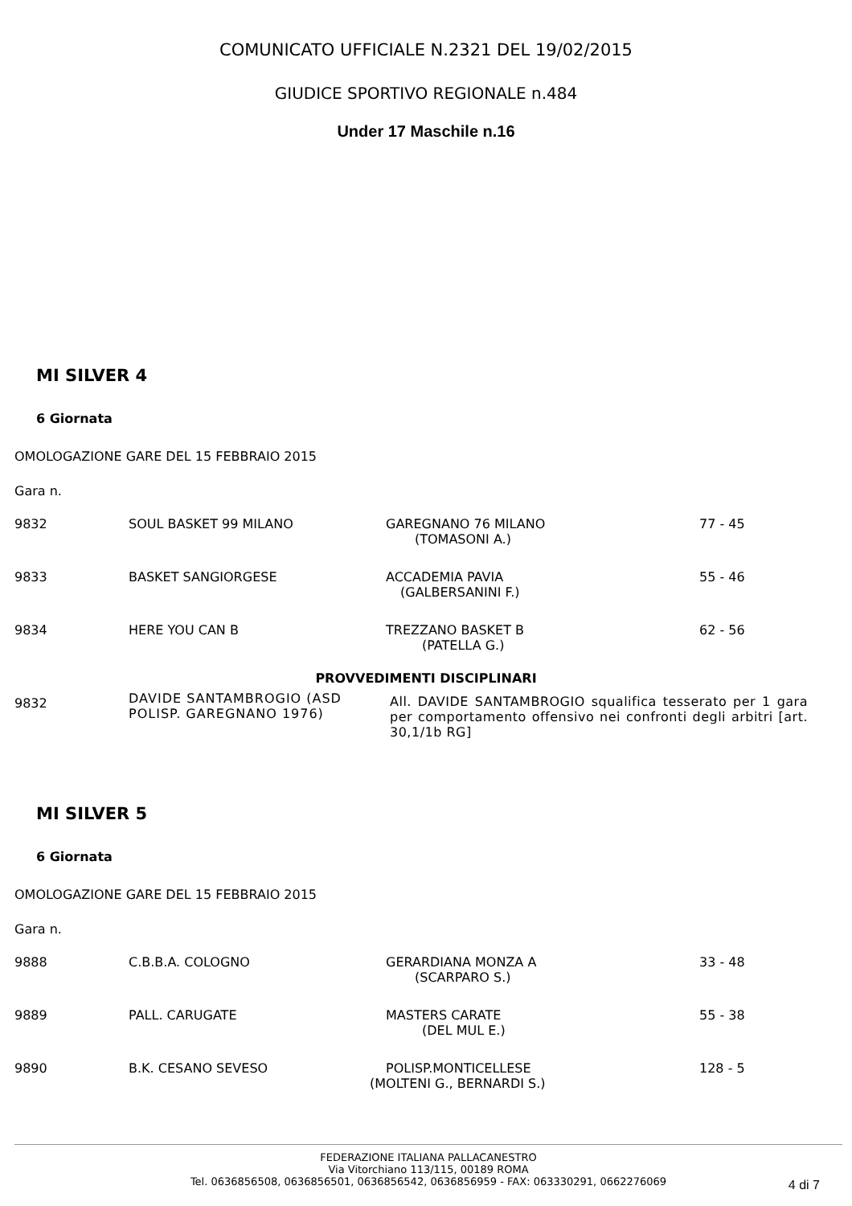COMUNICATO UFFICIALE N.2321 DEL 19/02/2015
GIUDICE SPORTIVO REGIONALE n.484
Under 17 Maschile n.16
MI SILVER 4
6 Giornata
OMOLOGAZIONE GARE DEL 15 FEBBRAIO 2015
Gara n.
| 9832 | SOUL BASKET 99 MILANO | GAREGNANO 76 MILANO (TOMASONI A.) | 77 - 45 |
| 9833 | BASKET SANGIORGESE | ACCADEMIA PAVIA (GALBERSANINI F.) | 55 - 46 |
| 9834 | HERE YOU CAN B | TREZZANO BASKET B (PATELLA G.) | 62 - 56 |
PROVVEDIMENTI DISCIPLINARI
| 9832 | DAVIDE SANTAMBROGIO (ASD POLISP. GAREGNANO 1976) | All. DAVIDE SANTAMBROGIO squalifica tesserato per 1 gara per comportamento offensivo nei confronti degli arbitri [art. 30,1/1b RG] |
MI SILVER 5
6 Giornata
OMOLOGAZIONE GARE DEL 15 FEBBRAIO 2015
Gara n.
| 9888 | C.B.B.A. COLOGNO | GERARDIANA MONZA A (SCARPARO S.) | 33 - 48 |
| 9889 | PALL. CARUGATE | MASTERS CARATE (DEL MUL E.) | 55 - 38 |
| 9890 | B.K. CESANO SEVESO | POLISP.MONTICELLESE (MOLTENI G., BERNARDI S.) | 128 - 5 |
FEDERAZIONE ITALIANA PALLACANESTRO
Via Vitorchiano 113/115, 00189 ROMA
Tel. 0636856508, 0636856501, 0636856542, 0636856959 - FAX: 063330291, 0662276069
4 di 7